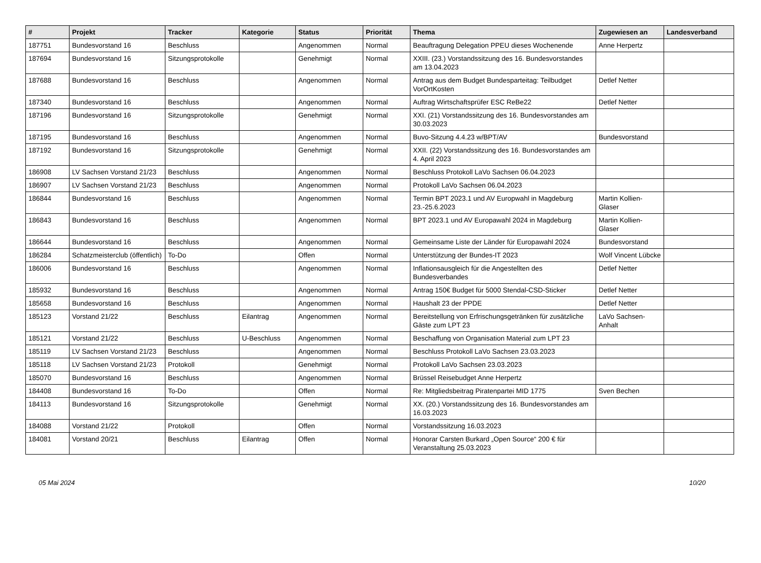| # | Projekt | Tracker | Kategorie | Status | Priorität | Thema | Zugewiesen an | Landesverband |
| --- | --- | --- | --- | --- | --- | --- | --- | --- |
| 187751 | Bundesvorstand 16 | Beschluss | | Angenommen | Normal | Beauftragung Delegation PPEU dieses Wochenende | Anne Herpertz | |
| 187694 | Bundesvorstand 16 | Sitzungsprotokolle | | Genehmigt | Normal | XXIII. (23.) Vorstandssitzung des 16. Bundesvorstandes am 13.04.2023 | | |
| 187688 | Bundesvorstand 16 | Beschluss | | Angenommen | Normal | Antrag aus dem Budget Bundesparteitag: Teilbudget VorOrtKosten | Detlef Netter | |
| 187340 | Bundesvorstand 16 | Beschluss | | Angenommen | Normal | Auftrag Wirtschaftsprüfer ESC ReBe22 | Detlef Netter | |
| 187196 | Bundesvorstand 16 | Sitzungsprotokolle | | Genehmigt | Normal | XXI. (21) Vorstandssitzung des 16. Bundesvorstandes am 30.03.2023 | | |
| 187195 | Bundesvorstand 16 | Beschluss | | Angenommen | Normal | Buvo-Sitzung 4.4.23 w/BPT/AV | Bundesvorstand | |
| 187192 | Bundesvorstand 16 | Sitzungsprotokolle | | Genehmigt | Normal | XXII. (22) Vorstandssitzung des 16. Bundesvorstandes am 4. April 2023 | | |
| 186908 | LV Sachsen Vorstand 21/23 | Beschluss | | Angenommen | Normal | Beschluss Protokoll LaVo Sachsen 06.04.2023 | | |
| 186907 | LV Sachsen Vorstand 21/23 | Beschluss | | Angenommen | Normal | Protokoll LaVo Sachsen 06.04.2023 | | |
| 186844 | Bundesvorstand 16 | Beschluss | | Angenommen | Normal | Termin BPT 2023.1 und AV Europwahl in Magdeburg 23.-25.6.2023 | Martin Kollien-Glaser | |
| 186843 | Bundesvorstand 16 | Beschluss | | Angenommen | Normal | BPT 2023.1 und AV Europawahl 2024 in Magdeburg | Martin Kollien-Glaser | |
| 186644 | Bundesvorstand 16 | Beschluss | | Angenommen | Normal | Gemeinsame Liste der Länder für Europawahl 2024 | Bundesvorstand | |
| 186284 | Schatzmeisterclub (öffentlich) | To-Do | | Offen | Normal | Unterstützung der Bundes-IT 2023 | Wolf Vincent Lübcke | |
| 186006 | Bundesvorstand 16 | Beschluss | | Angenommen | Normal | Inflationsausgleich für die Angestellten des Bundesverbandes | Detlef Netter | |
| 185932 | Bundesvorstand 16 | Beschluss | | Angenommen | Normal | Antrag 150€ Budget für 5000 Stendal-CSD-Sticker | Detlef Netter | |
| 185658 | Bundesvorstand 16 | Beschluss | | Angenommen | Normal | Haushalt 23 der PPDE | Detlef Netter | |
| 185123 | Vorstand 21/22 | Beschluss | Eilantrag | Angenommen | Normal | Bereitstellung von Erfrischungsgetränken für zusätzliche Gäste zum LPT 23 | LaVo Sachsen-Anhalt | |
| 185121 | Vorstand 21/22 | Beschluss | U-Beschluss | Angenommen | Normal | Beschaffung von Organisation Material zum LPT 23 | | |
| 185119 | LV Sachsen Vorstand 21/23 | Beschluss | | Angenommen | Normal | Beschluss Protokoll LaVo Sachsen 23.03.2023 | | |
| 185118 | LV Sachsen Vorstand 21/23 | Protokoll | | Genehmigt | Normal | Protokoll LaVo Sachsen 23.03.2023 | | |
| 185070 | Bundesvorstand 16 | Beschluss | | Angenommen | Normal | Brüssel Reisebudget Anne Herpertz | | |
| 184408 | Bundesvorstand 16 | To-Do | | Offen | Normal | Re: Mitgliedsbeitrag Piratenpartei MID 1775 | Sven Bechen | |
| 184113 | Bundesvorstand 16 | Sitzungsprotokolle | | Genehmigt | Normal | XX. (20.) Vorstandssitzung des 16. Bundesvorstandes am 16.03.2023 | | |
| 184088 | Vorstand 21/22 | Protokoll | | Offen | Normal | Vorstandssitzung 16.03.2023 | | |
| 184081 | Vorstand 20/21 | Beschluss | Eilantrag | Offen | Normal | Honorar Carsten Burkard „Open Source“ 200 € für Veranstaltung 25.03.2023 | | |
05 Mai 2024 10/20